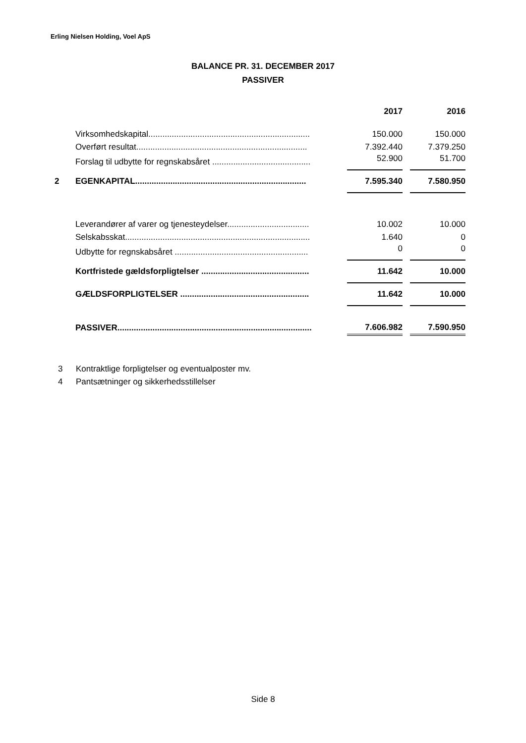Erling Nielsen Holding, Voel ApS
BALANCE PR. 31. DECEMBER 2017
PASSIVER
| | | 2017 | | 2016 |
| --- | --- | --- | --- | --- |
| | Virksomhedskapital..................................................................... | 150.000 | | 150.000 |
| | Overført resultat......................................................................... | 7.392.440 | | 7.379.250 |
| | Forslag til udbytte for regnskabsåret .......................................... | 52.900 | | 51.700 |
| 2 | EGENKAPITAL ......................................................................... | 7.595.340 | | 7.580.950 |
| | Leverandører af varer og tjenesteydelser................................... | 10.002 | | 10.000 |
| | Selskabsskat............................................................................... | 1.640 | | 0 |
| | Udbytte for regnskabsåret ......................................................... | 0 | | 0 |
| | Kortfristede gældsforpligtelser .............................................. | 11.642 | | 10.000 |
| | GÆLDSFORPLIGTELSER ....................................................... | 11.642 | | 10.000 |
| | PASSIVER ................................................................................... | 7.606.982 | | 7.590.950 |
3 Kontraktlige forpligtelser og eventualposter mv.
4 Pantsætninger og sikkerhedsstillelser
Side 8